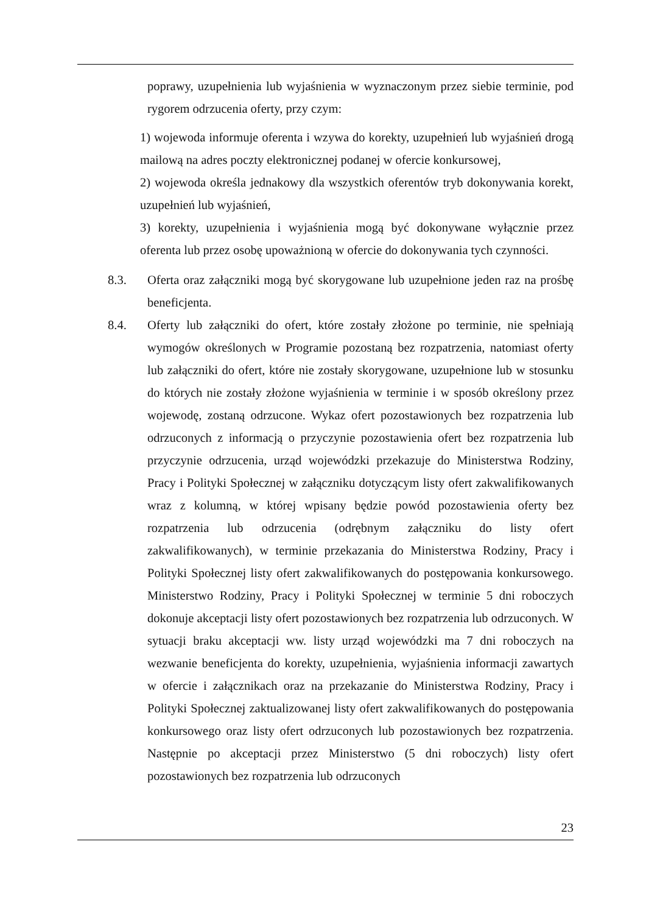poprawy, uzupełnienia lub wyjaśnienia w wyznaczonym przez siebie terminie, pod rygorem odrzucenia oferty, przy czym:
1) wojewoda informuje oferenta i wzywa do korekty, uzupełnień lub wyjaśnień drogą mailową na adres poczty elektronicznej podanej w ofercie konkursowej,
2) wojewoda określa jednakowy dla wszystkich oferentów tryb dokonywania korekt, uzupełnień lub wyjaśnień,
3) korekty, uzupełnienia i wyjaśnienia mogą być dokonywane wyłącznie przez oferenta lub przez osobę upoważnioną w ofercie do dokonywania tych czynności.
8.3. Oferta oraz załączniki mogą być skorygowane lub uzupełnione jeden raz na prośbę beneficjenta.
8.4. Oferty lub załączniki do ofert, które zostały złożone po terminie, nie spełniają wymogów określonych w Programie pozostaną bez rozpatrzenia, natomiast oferty lub załączniki do ofert, które nie zostały skorygowane, uzupełnione lub w stosunku do których nie zostały złożone wyjaśnienia w terminie i w sposób określony przez wojewodę, zostaną odrzucone. Wykaz ofert pozostawionych bez rozpatrzenia lub odrzuconych z informacją o przyczynie pozostawienia ofert bez rozpatrzenia lub przyczynie odrzucenia, urząd wojewódzki przekazuje do Ministerstwa Rodziny, Pracy i Polityki Społecznej w załączniku dotyczącym listy ofert zakwalifikowanych wraz z kolumną, w której wpisany będzie powód pozostawienia oferty bez rozpatrzenia lub odrzucenia (odrębnym załączniku do listy ofert zakwalifikowanych), w terminie przekazania do Ministerstwa Rodziny, Pracy i Polityki Społecznej listy ofert zakwalifikowanych do postępowania konkursowego. Ministerstwo Rodziny, Pracy i Polityki Społecznej w terminie 5 dni roboczych dokonuje akceptacji listy ofert pozostawionych bez rozpatrzenia lub odrzuconych. W sytuacji braku akceptacji ww. listy urząd wojewódzki ma 7 dni roboczych na wezwanie beneficjenta do korekty, uzupełnienia, wyjaśnienia informacji zawartych w ofercie i załącznikach oraz na przekazanie do Ministerstwa Rodziny, Pracy i Polityki Społecznej zaktualizowanej listy ofert zakwalifikowanych do postępowania konkursowego oraz listy ofert odrzuconych lub pozostawionych bez rozpatrzenia. Następnie po akceptacji przez Ministerstwo (5 dni roboczych) listy ofert pozostawionych bez rozpatrzenia lub odrzuconych
23